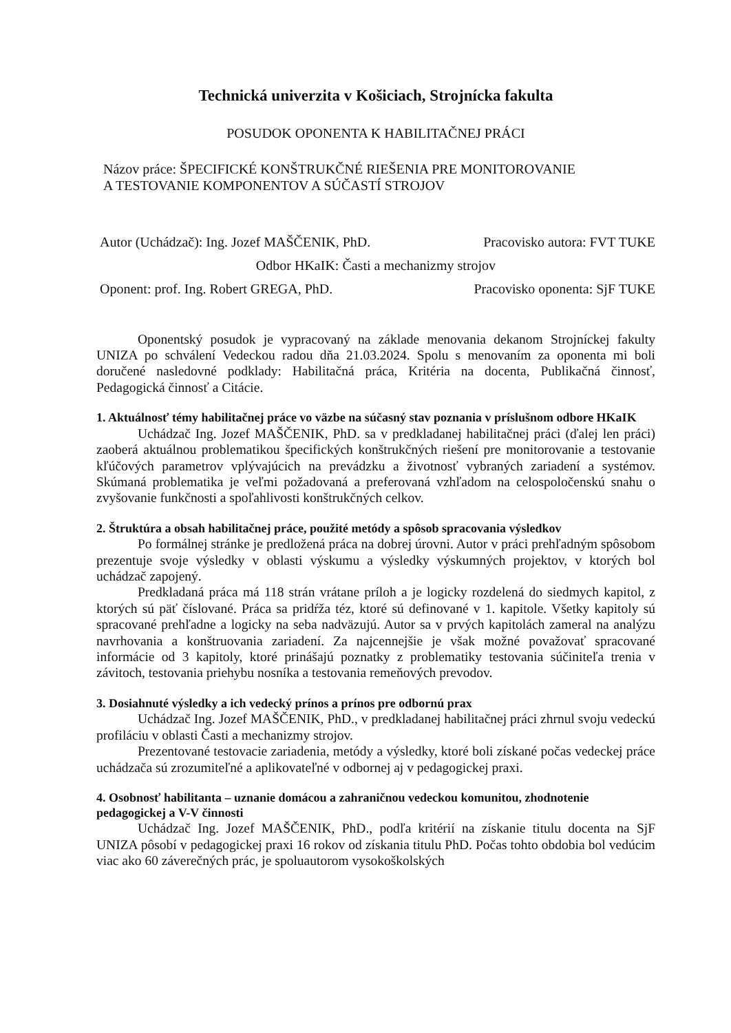Technická univerzita v Košiciach, Strojnícka fakulta
POSUDOK OPONENTA K HABILITAČNEJ PRÁCI
Názov práce: ŠPECIFICKÉ KONŠTRUKČNÉ RIEŠENIA PRE MONITOROVANIE
A TESTOVANIE KOMPONENTOV A SÚČASTÍ STROJOV
Autor (Uchádzač): Ing. Jozef MAŠČENIK, PhD. Pracovisko autora: FVT TUKE
Odbor HKaIK: Časti a mechanizmy strojov
Oponent: prof. Ing. Robert GREGA, PhD. Pracovisko oponenta: SjF TUKE
Oponentský posudok je vypracovaný na základe menovania dekanom Strojníckej fakulty UNIZA po schválení Vedeckou radou dňa 21.03.2024. Spolu s menovaním za oponenta mi boli doručené nasledovné podklady: Habilitačná práca, Kritéria na docenta, Publikačná činnosť, Pedagogická činnosť a Citácie.
1. Aktuálnosť témy habilitačnej práce vo väzbe na súčasný stav poznania v príslušnom odbore HKaIK
Uchádzač Ing. Jozef MAŠČENIK, PhD. sa v predkladanej habilitačnej práci (ďalej len práci) zaoberá aktuálnou problematikou špecifických konštrukčných riešení pre monitorovanie a testovanie kľúčových parametrov vplývajúcich na prevádzku a životnosť vybraných zariadení a systémov. Skúmaná problematika je veľmi požadovaná a preferovaná vzhľadom na celospoločenskú snahu o zvyšovanie funkčnosti a spoľahlivosti konštrukčných celkov.
2. Štruktúra a obsah habilitačnej práce, použité metódy a spôsob spracovania výsledkov
Po formálnej stránke je predložená práca na dobrej úrovni. Autor v práci prehľadným spôsobom prezentuje svoje výsledky v oblasti výskumu a výsledky výskumných projektov, v ktorých bol uchádzač zapojený.
Predkladaná práca má 118 strán vrátane príloh a je logicky rozdelená do siedmych kapitol, z ktorých sú päť číslované. Práca sa pridŕža téz, ktoré sú definované v 1. kapitole. Všetky kapitoly sú spracované prehľadne a logicky na seba nadväzujú. Autor sa v prvých kapitolách zameral na analýzu navrhovania a konštruovania zariadení. Za najcennejšie je však možné považovať spracované informácie od 3 kapitoly, ktoré prinášajú poznatky z problematiky testovania súčiniteľa trenia v závitoch, testovania priehybu nosníka a testovania remeňových prevodov.
3. Dosiahnuté výsledky a ich vedecký prínos a prínos pre odbornú prax
Uchádzač Ing. Jozef MAŠČENIK, PhD., v predkladanej habilitačnej práci zhrnul svoju vedeckú profiláciu v oblasti Časti a mechanizmy strojov.
Prezentované testovacie zariadenia, metódy a výsledky, ktoré boli získané počas vedeckej práce uchádzača sú zrozumiteľné a aplikovateľné v odbornej aj v pedagogickej praxi.
4. Osobnosť habilitanta – uznanie domácou a zahraničnou vedeckou komunitou, zhodnotenie pedagogickej a V-V činnosti
Uchádzač Ing. Jozef MAŠČENIK, PhD., podľa kritérií na získanie titulu docenta na SjF UNIZA pôsobí v pedagogickej praxi 16 rokov od získania titulu PhD. Počas tohto obdobia bol vedúcim viac ako 60 záverečných prác, je spoluautorom vysokoškolských